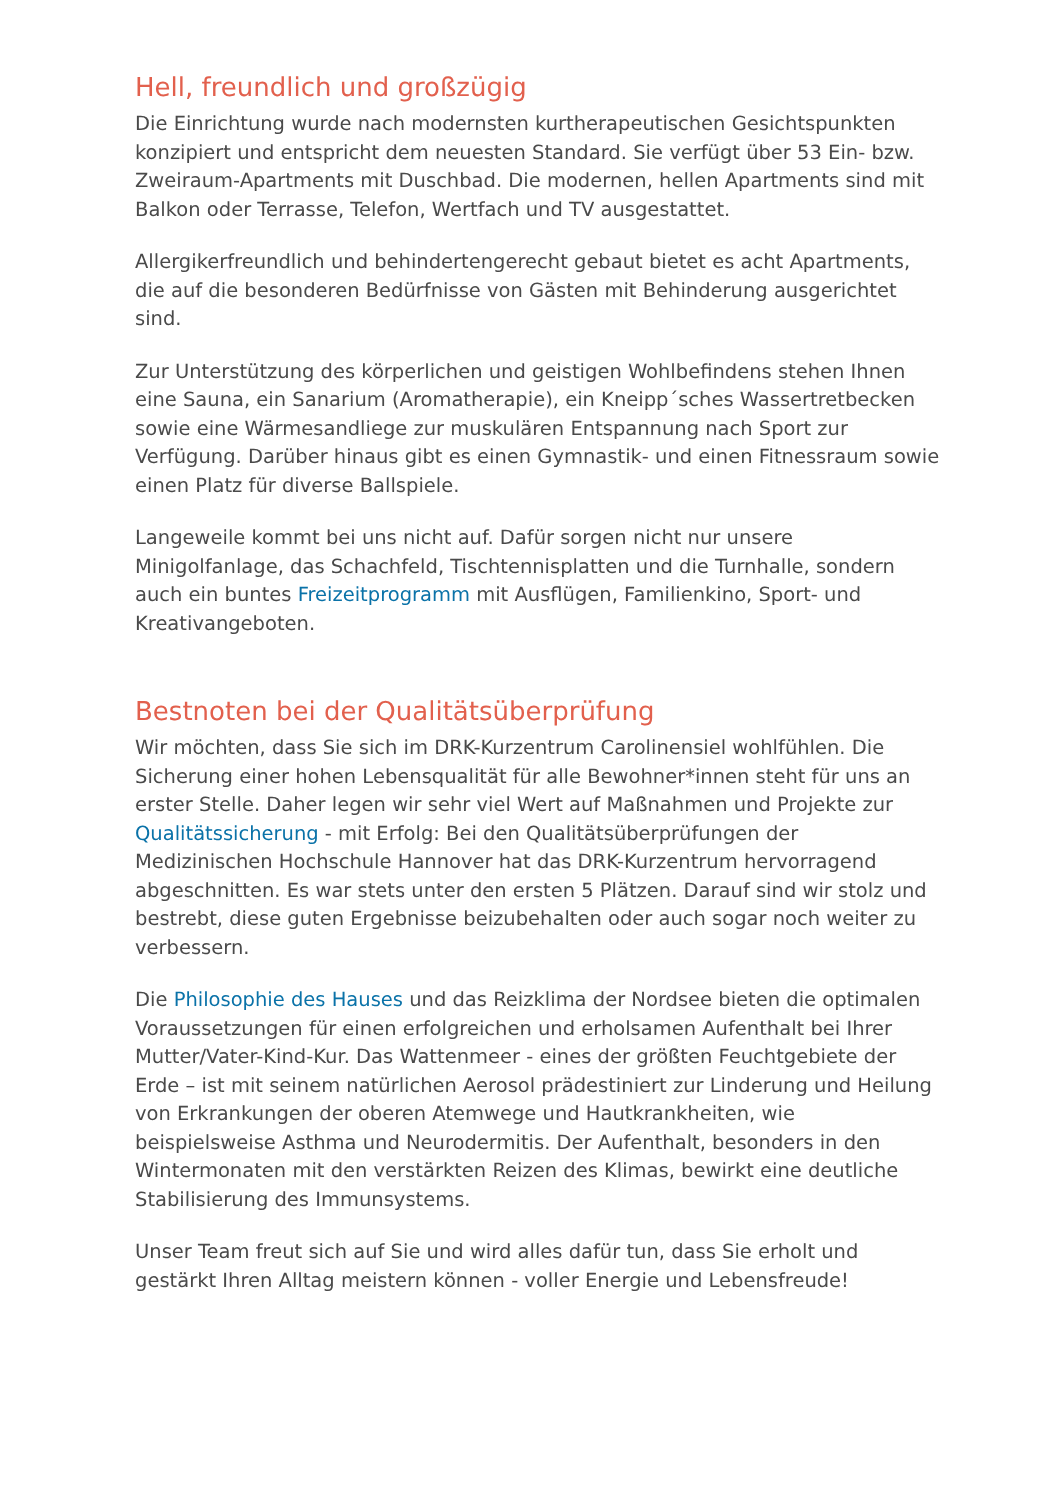Hell, freundlich und großzügig
Die Einrichtung wurde nach modernsten kurtherapeutischen Gesichtspunkten konzipiert und entspricht dem neuesten Standard. Sie verfügt über 53 Ein- bzw. Zweiraum-Apartments mit Duschbad. Die modernen, hellen Apartments sind mit Balkon oder Terrasse, Telefon, Wertfach und TV ausgestattet.
Allergikerfreundlich und behindertengerecht gebaut bietet es acht Apartments, die auf die besonderen Bedürfnisse von Gästen mit Behinderung ausgerichtet sind.
Zur Unterstützung des körperlichen und geistigen Wohlbefindens stehen Ihnen eine Sauna, ein Sanarium (Aromatherapie), ein Kneipp´sches Wassertretbecken sowie eine Wärmesandliege zur muskulären Entspannung nach Sport zur Verfügung. Darüber hinaus gibt es einen Gymnastik- und einen Fitnessraum sowie einen Platz für diverse Ballspiele.
Langeweile kommt bei uns nicht auf. Dafür sorgen nicht nur unsere Minigolfanlage, das Schachfeld, Tischtennisplatten und die Turnhalle, sondern auch ein buntes Freizeitprogramm mit Ausflügen, Familienkino, Sport- und Kreativangeboten.
Bestnoten bei der Qualitätsüberprüfung
Wir möchten, dass Sie sich im DRK-Kurzentrum Carolinensiel wohlfühlen. Die Sicherung einer hohen Lebensqualität für alle Bewohner*innen steht für uns an erster Stelle. Daher legen wir sehr viel Wert auf Maßnahmen und Projekte zur Qualitätssicherung - mit Erfolg: Bei den Qualitätsüberprüfungen der Medizinischen Hochschule Hannover hat das DRK-Kurzentrum hervorragend abgeschnitten. Es war stets unter den ersten 5 Plätzen. Darauf sind wir stolz und bestrebt, diese guten Ergebnisse beizubehalten oder auch sogar noch weiter zu verbessern.
Die Philosophie des Hauses und das Reizklima der Nordsee bieten die optimalen Voraussetzungen für einen erfolgreichen und erholsamen Aufenthalt bei Ihrer Mutter/Vater-Kind-Kur. Das Wattenmeer - eines der größten Feuchtgebiete der Erde – ist mit seinem natürlichen Aerosol prädestiniert zur Linderung und Heilung von Erkrankungen der oberen Atemwege und Hautkrankheiten, wie beispielsweise Asthma und Neurodermitis. Der Aufenthalt, besonders in den Wintermonaten mit den verstärkten Reizen des Klimas, bewirkt eine deutliche Stabilisierung des Immunsystems.
Unser Team freut sich auf Sie und wird alles dafür tun, dass Sie erholt und gestärkt Ihren Alltag meistern können - voller Energie und Lebensfreude!